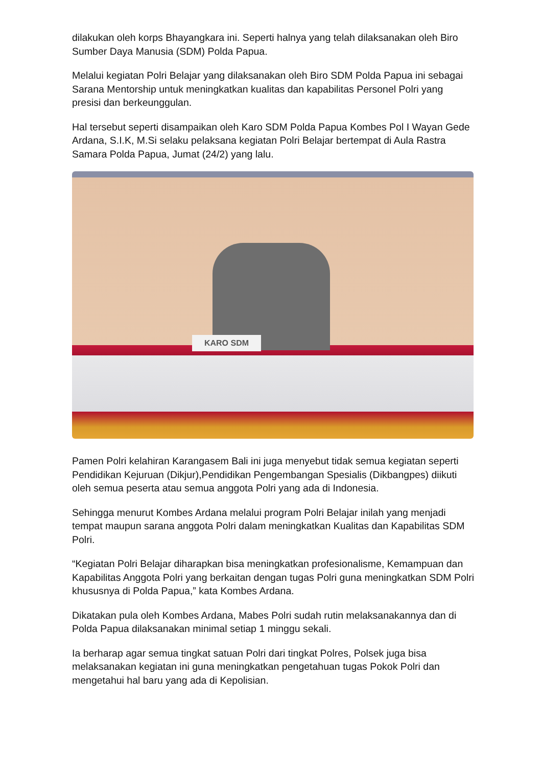dilakukan oleh korps Bhayangkara ini. Seperti halnya yang telah dilaksanakan oleh Biro Sumber Daya Manusia (SDM) Polda Papua.
Melalui kegiatan Polri Belajar yang dilaksanakan oleh Biro SDM Polda Papua ini sebagai Sarana Mentorship untuk meningkatkan kualitas dan kapabilitas Personel Polri yang presisi dan berkeunggulan.
Hal tersebut seperti disampaikan oleh Karo SDM Polda Papua Kombes Pol I Wayan Gede Ardana, S.I.K, M.Si selaku pelaksana kegiatan Polri Belajar bertempat di Aula Rastra Samara Polda Papua, Jumat (24/2) yang lalu.
KARO SDM
Pamen Polri kelahiran Karangasem Bali ini juga menyebut tidak semua kegiatan seperti Pendidikan Kejuruan (Dikjur),Pendidikan Pengembangan Spesialis (Dikbangpes) diikuti oleh semua peserta atau semua anggota Polri yang ada di Indonesia.
Sehingga menurut Kombes Ardana melalui program Polri Belajar inilah yang menjadi tempat maupun sarana anggota Polri dalam meningkatkan Kualitas dan Kapabilitas SDM Polri.
“Kegiatan Polri Belajar diharapkan bisa meningkatkan profesionalisme, Kemampuan dan Kapabilitas Anggota Polri yang berkaitan dengan tugas Polri guna meningkatkan SDM Polri khususnya di Polda Papua,” kata Kombes Ardana.
Dikatakan pula oleh Kombes Ardana, Mabes Polri sudah rutin melaksanakannya dan di Polda Papua dilaksanakan minimal setiap 1 minggu sekali.
Ia berharap agar semua tingkat satuan Polri dari tingkat Polres, Polsek juga bisa melaksanakan kegiatan ini guna meningkatkan pengetahuan tugas Pokok Polri dan mengetahui hal baru yang ada di Kepolisian.